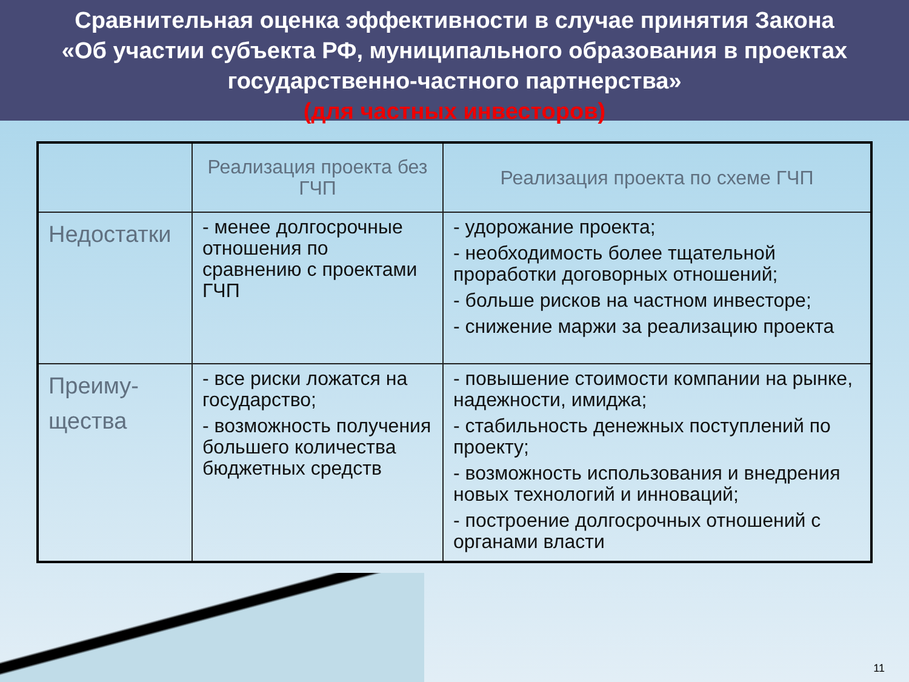Сравнительная оценка эффективности в случае принятия Закона
«Об участии субъекта РФ, муниципального образования в проектах государственно-частного партнерства»
(для частных инвесторов)
| | Реализация проекта без ГЧП | Реализация проекта по схеме ГЧП |
| --- | --- | --- |
| Недостатки | - менее долгосрочные отношения по сравнению с проектами ГЧП | - удорожание проекта; - необходимость более тщательной проработки договорных отношений; - больше рисков на частном инвесторе; - снижение маржи за реализацию проекта |
| Преиму- щества | - все риски ложатся на государство; - возможность получения большего количества бюджетных средств | - повышение стоимости компании на рынке, надежности, имиджа; - стабильность денежных поступлений по проекту; - возможность использования и внедрения новых технологий и инноваций; - построение долгосрочных отношений с органами власти |
11